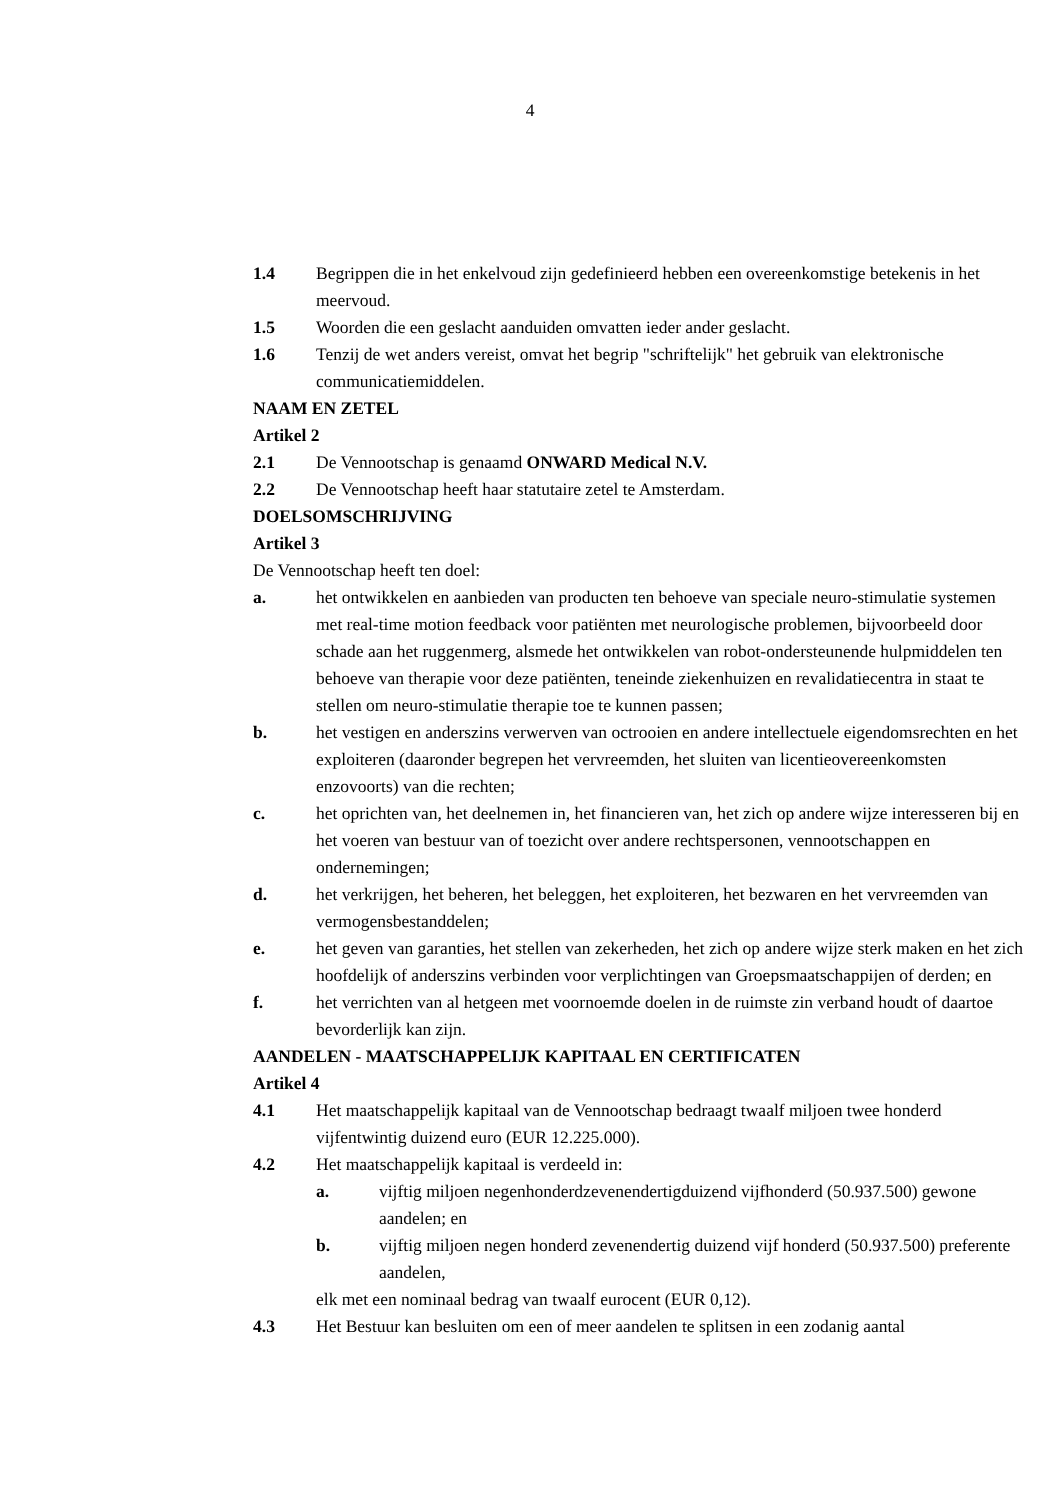4
1.4 Begrippen die in het enkelvoud zijn gedefinieerd hebben een overeenkomstige betekenis in het meervoud.
1.5 Woorden die een geslacht aanduiden omvatten ieder ander geslacht.
1.6 Tenzij de wet anders vereist, omvat het begrip "schriftelijk" het gebruik van elektronische communicatiemiddelen.
NAAM EN ZETEL
Artikel 2
2.1 De Vennootschap is genaamd ONWARD Medical N.V.
2.2 De Vennootschap heeft haar statutaire zetel te Amsterdam.
DOELSOMSCHRIJVING
Artikel 3
De Vennootschap heeft ten doel:
a. het ontwikkelen en aanbieden van producten ten behoeve van speciale neuro-stimulatie systemen met real-time motion feedback voor patiënten met neurologische problemen, bijvoorbeeld door schade aan het ruggenmerg, alsmede het ontwikkelen van robot-ondersteunende hulpmiddelen ten behoeve van therapie voor deze patiënten, teneinde ziekenhuizen en revalidatiecentra in staat te stellen om neuro-stimulatie therapie toe te kunnen passen;
b. het vestigen en anderszins verwerven van octrooien en andere intellectuele eigendomsrechten en het exploiteren (daaronder begrepen het vervreemden, het sluiten van licentieovereenkomsten enzovoorts) van die rechten;
c. het oprichten van, het deelnemen in, het financieren van, het zich op andere wijze interesseren bij en het voeren van bestuur van of toezicht over andere rechtspersonen, vennootschappen en ondernemingen;
d. het verkrijgen, het beheren, het beleggen, het exploiteren, het bezwaren en het vervreemden van vermogensbestanddelen;
e. het geven van garanties, het stellen van zekerheden, het zich op andere wijze sterk maken en het zich hoofdelijk of anderszins verbinden voor verplichtingen van Groepsmaatschappijen of derden; en
f. het verrichten van al hetgeen met voornoemde doelen in de ruimste zin verband houdt of daartoe bevorderlijk kan zijn.
AANDELEN - MAATSCHAPPELIJK KAPITAAL EN CERTIFICATEN
Artikel 4
4.1 Het maatschappelijk kapitaal van de Vennootschap bedraagt twaalf miljoen twee honderd vijfentwintig duizend euro (EUR 12.225.000).
4.2 Het maatschappelijk kapitaal is verdeeld in:
a. vijftig miljoen negenhonderdzevenendertigduizend vijfhonderd (50.937.500) gewone aandelen; en
b. vijftig miljoen negen honderd zevenendertig duizend vijf honderd (50.937.500) preferente aandelen,
elk met een nominaal bedrag van twaalf eurocent (EUR 0,12).
4.3 Het Bestuur kan besluiten om een of meer aandelen te splitsen in een zodanig aantal